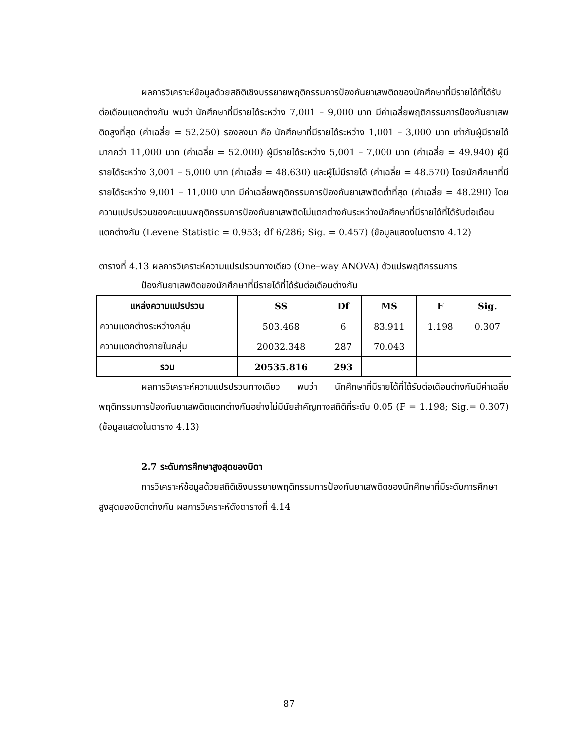ผลการวิเคราะห์ข้อมูลด้วยสถิติเชิงบรรยายพฤติกรรมการป้องกันยาเสพติดของนักศึกษาที่มีรายได้ที่ได้รับต่อเดือนแตกต่างกัน พบว่า นักศึกษาที่มีรายได้ระหว่าง 7,001 – 9,000 บาท มีค่าเฉลี่ยพฤติกรรมการป้องกันยาเสพติดสูงที่สุด (ค่าเฉลี่ย = 52.250) รองลงมา คือ นักศึกษาที่มีรายได้ระหว่าง 1,001 – 3,000 บาท เท่ากับผู้มีรายได้มากกว่า 11,000 บาท (ค่าเฉลี่ย = 52.000) ผู้มีรายได้ระหว่าง 5,001 – 7,000 บาท (ค่าเฉลี่ย = 49.940) ผู้มีรายได้ระหว่าง 3,001 – 5,000 บาท (ค่าเฉลี่ย = 48.630) และผู้ไม่มีรายได้ (ค่าเฉลี่ย = 48.570) โดยนักศึกษาที่มีรายได้ระหว่าง 9,001 – 11,000 บาท มีค่าเฉลี่ยพฤติกรรมการป้องกันยาเสพติดต่ำที่สุด (ค่าเฉลี่ย = 48.290) โดยความแปรปรวนของคะแนนพฤติกรรมการป้องกันยาเสพติดไม่แตกต่างกันระหว่างนักศึกษาที่มีรายได้ที่ได้รับต่อเดือนแตกต่างกัน (Levene Statistic = 0.953; df 6/286; Sig. = 0.457) (ข้อมูลแสดงในตาราง 4.12)
ตารางที่ 4.13 ผลการวิเคราะห์ความแปรปรวนทางเดียว (One–way ANOVA) ตัวแปรพฤติกรรมการ
ป้องกันยาเสพติดของนักศึกษาที่มีรายได้ที่ได้รับต่อเดือนต่างกัน
| แหล่งความแปรปรวน | SS | Df | MS | F | Sig. |
| --- | --- | --- | --- | --- | --- |
| ความแตกต่างระหว่างกลุ่ม | 503.468 | 6 | 83.911 | 1.198 | 0.307 |
| ความแตกต่างภายในกลุ่ม | 20032.348 | 287 | 70.043 | | |
| รวม | 20535.816 | 293 | | | |
ผลการวิเคราะห์ความแปรปรวนทางเดียว พบว่า นักศึกษาที่มีรายได้ที่ได้รับต่อเดือนต่างกันมีค่าเฉลี่ยพฤติกรรมการป้องกันยาเสพติดแตกต่างกันอย่างไม่มีนัยสำคัญทางสถิติที่ระดับ 0.05 (F = 1.198; Sig.= 0.307) (ข้อมูลแสดงในตาราง 4.13)
2.7 ระดับการศึกษาสูงสุดของบิดา
การวิเคราะห์ข้อมูลด้วยสถิติเชิงบรรยายพฤติกรรมการป้องกันยาเสพติดของนักศึกษาที่มีระดับการศึกษาสูงสุดของบิดาต่างกัน ผลการวิเคราะห์ดังตารางที่ 4.14
87